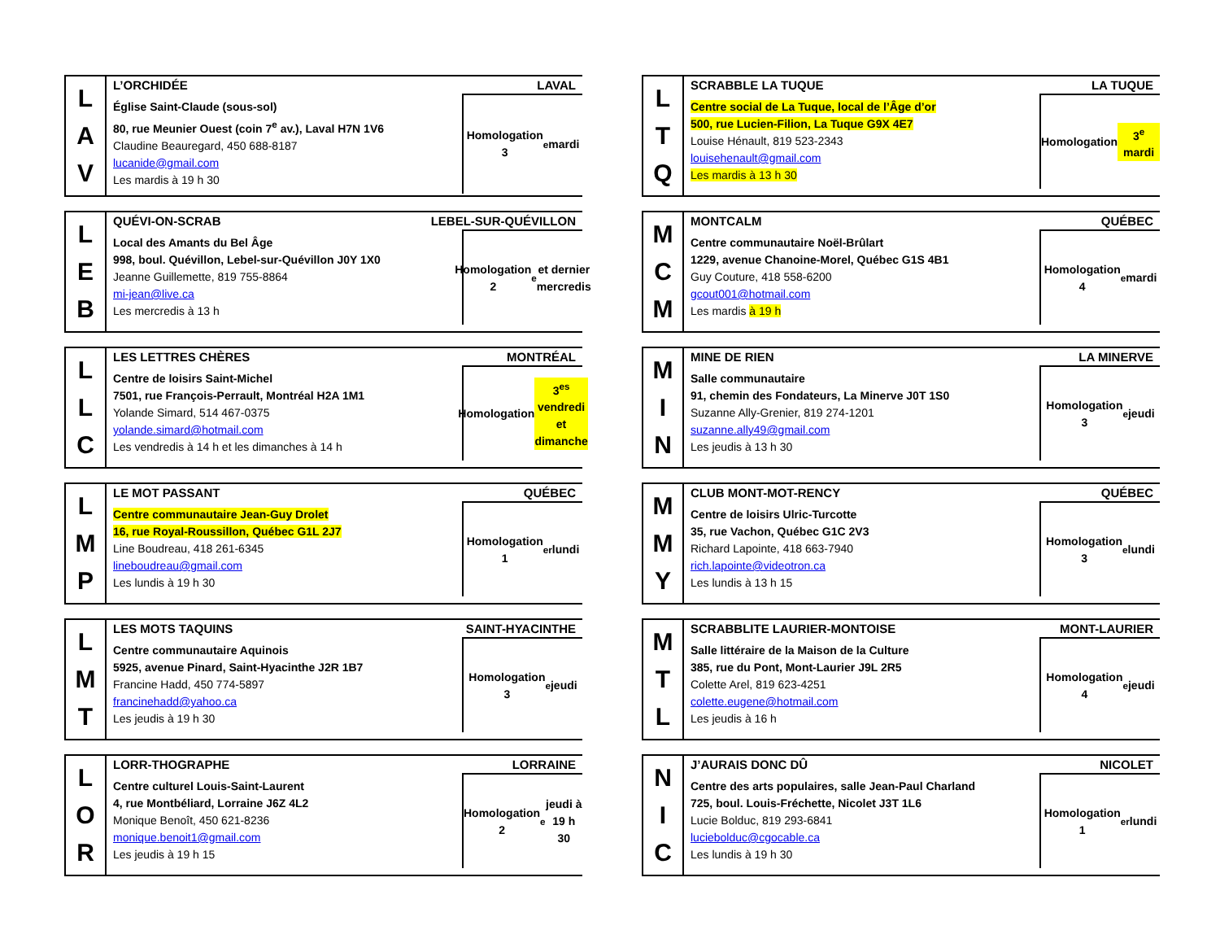| L A V | L’ORCHIDÉE LAVAL Église Saint-Claude (sous-sol) 80, rue Meunier Ouest (coin 7<sup>e</sup> av.), Laval H7N 1V6 Claudine Beauregard, 450 688-8187 lucanide@gmail.com Les mardis à 19 h 30 Homologation 3<sup>e</sup> mardi |
| L E B | QUÉVI-ON-SCRAB LEBEL-SUR-QUÉVILLON Local des Amants du Bel Âge 998, boul. Quévillon, Lebel-sur-Quévillon J0Y 1X0 Jeanne Guillemette, 819 755-8864 mi-jean@live.ca Les mercredis à 13 h Homologation 2<sup>e</sup> et dernier mercredis |
| L L C | LES LETTRES CHÈRES MONTRÉAL Centre de loisirs Saint-Michel 7501, rue François-Perrault, Montréal H2A 1M1 Yolande Simard, 514 467-0375 yolande.simard@hotmail.com Les vendredis à 14 h et les dimanches à 14 h Homologation 3<sup>es</sup> vendredi et dimanche |
| L M P | LE MOT PASSANT QUÉBEC Centre communautaire Jean-Guy Drolet 16, rue Royal-Roussillon, Québec G1L 2J7 Line Boudreau, 418 261-6345 lineboudreau@gmail.com Les lundis à 19 h 30 Homologation 1<sup>er</sup> lundi |
| L M T | LES MOTS TAQUINS SAINT-HYACINTHE Centre communautaire Aquinois 5925, avenue Pinard, Saint-Hyacinthe J2R 1B7 Francine Hadd, 450 774-5897 francinehadd@yahoo.ca Les jeudis à 19 h 30 Homologation 3<sup>e</sup> jeudi |
| L O R | LORR-THOGRAPHE LORRAINE Centre culturel Louis-Saint-Laurent 4, rue Montbéliard, Lorraine J6Z 4L2 Monique Benoît, 450 621-8236 monique.benoit1@gmail.com Les jeudis à 19 h 15 Homologation 2<sup>e</sup> jeudi à 19 h 30 |
| L T Q | SCRABBLE LA TUQUE LA TUQUE Centre social de La Tuque, local de l’Âge d’or 500, rue Lucien-Filion, La Tuque G9X 4E7 Louise Hénault, 819 523-2343 louisehenault@gmail.com Les mardis à 13 h 30 Homologation 3<sup>e</sup> mardi |
| M C M | MONTCALM QUÉBEC Centre communautaire Noël-Brûlart 1229, avenue Chanoine-Morel, Québec G1S 4B1 Guy Couture, 418 558-6200 gcout001@hotmail.com Les mardis à 19 h Homologation 4<sup>e</sup> mardi |
| M I N | MINE DE RIEN LA MINERVE Salle communautaire 91, chemin des Fondateurs, La Minerve J0T 1S0 Suzanne Ally-Grenier, 819 274-1201 suzanne.ally49@gmail.com Les jeudis à 13 h 30 Homologation 3<sup>e</sup> jeudi |
| M M Y | CLUB MONT-MOT-RENCY QUÉBEC Centre de loisirs Ulric-Turcotte 35, rue Vachon, Québec G1C 2V3 Richard Lapointe, 418 663-7940 rich.lapointe@videotron.ca Les lundis à 13 h 15 Homologation 3<sup>e</sup> lundi |
| M T L | SCRABBLITE LAURIER-MONTOISE MONT-LAURIER Salle littéraire de la Maison de la Culture 385, rue du Pont, Mont-Laurier J9L 2R5 Colette Arel, 819 623-4251 colette.eugene@hotmail.com Les jeudis à 16 h Homologation 4<sup>e</sup> jeudi |
| N I C | J’AURAIS DONC DÛ NICOLET Centre des arts populaires, salle Jean-Paul Charland 725, boul. Louis-Fréchette, Nicolet J3T 1L6 Lucie Bolduc, 819 293-6841 luciebolduc@cgocable.ca Les lundis à 19 h 30 Homologation 1<sup>er</sup> lundi |